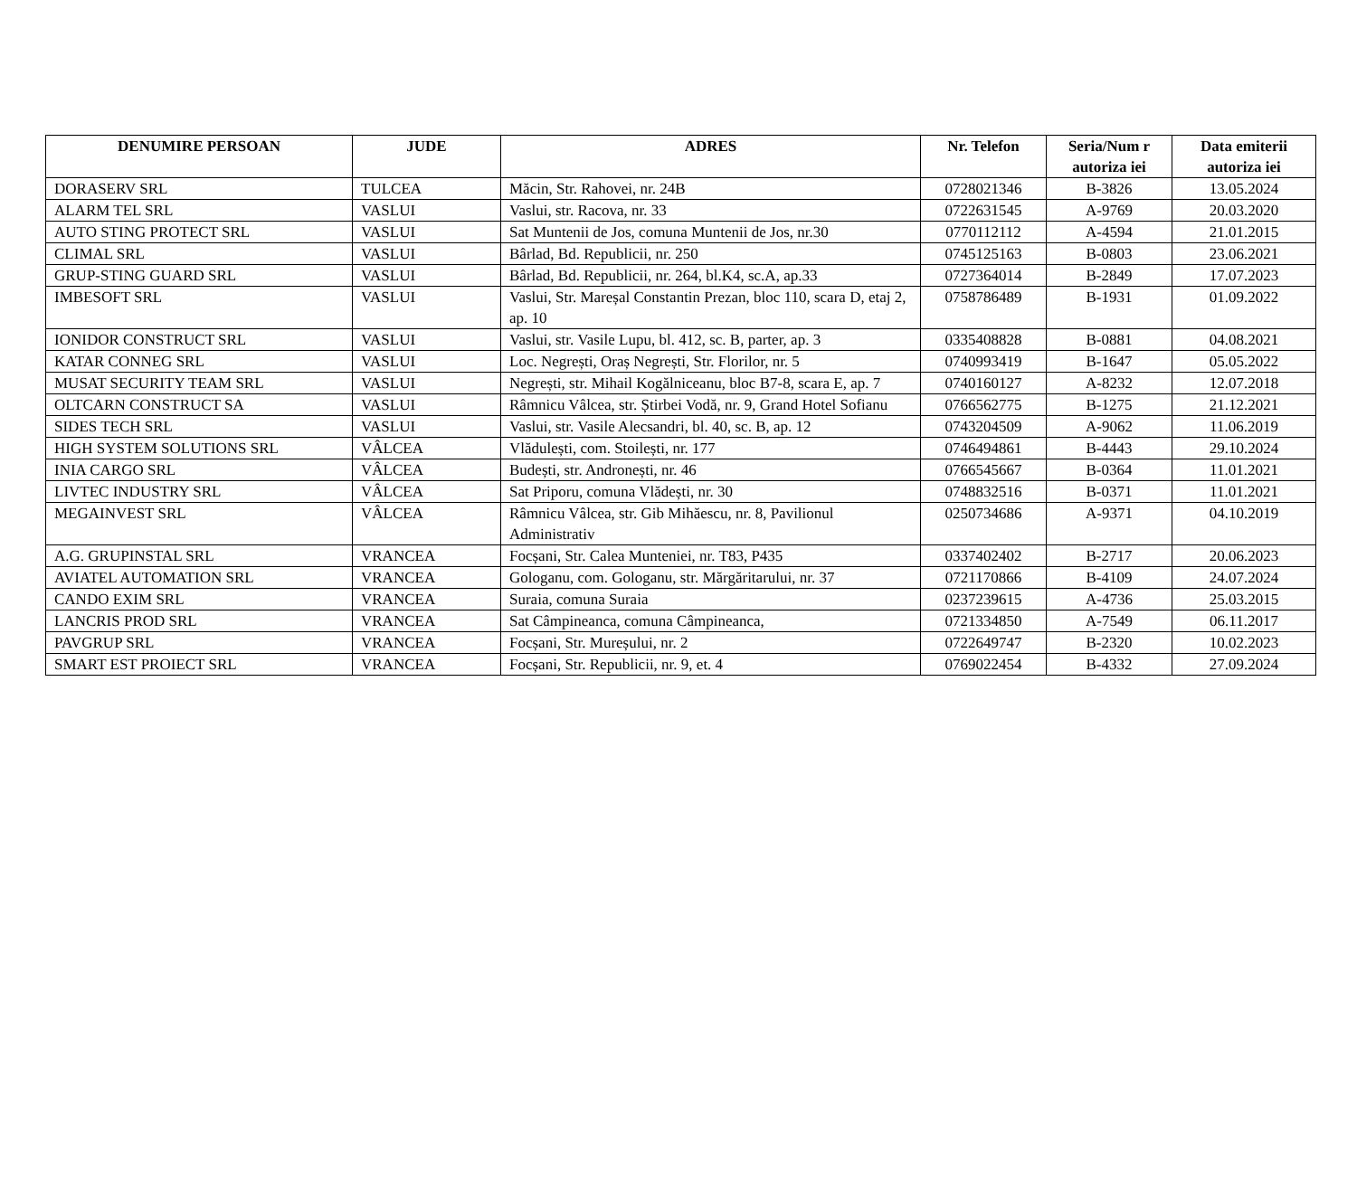| DENUMIRE PERSOAN | JUDE | ADRES | Nr. Telefon | Seria/Num r autoriza iei | Data emiterii autoriza iei |
| --- | --- | --- | --- | --- | --- |
| DORASERV SRL | TULCEA | Măcin, Str. Rahovei, nr. 24B | 0728021346 | B-3826 | 13.05.2024 |
| ALARM TEL SRL | VASLUI | Vaslui, str. Racova, nr. 33 | 0722631545 | A-9769 | 20.03.2020 |
| AUTO STING PROTECT SRL | VASLUI | Sat Muntenii de Jos, comuna Muntenii de Jos, nr.30 | 0770112112 | A-4594 | 21.01.2015 |
| CLIMAL SRL | VASLUI | Bârlad, Bd. Republicii, nr. 250 | 0745125163 | B-0803 | 23.06.2021 |
| GRUP-STING GUARD SRL | VASLUI | Bârlad, Bd. Republicii, nr. 264, bl.K4, sc.A, ap.33 | 0727364014 | B-2849 | 17.07.2023 |
| IMBESOFT SRL | VASLUI | Vaslui, Str. Mareșal Constantin Prezan, bloc 110, scara D, etaj 2, ap. 10 | 0758786489 | B-1931 | 01.09.2022 |
| IONIDOR CONSTRUCT SRL | VASLUI | Vaslui, str. Vasile Lupu, bl. 412, sc. B, parter, ap. 3 | 0335408828 | B-0881 | 04.08.2021 |
| KATAR CONNEG SRL | VASLUI | Loc. Negrești, Oraș Negrești, Str. Florilor, nr. 5 | 0740993419 | B-1647 | 05.05.2022 |
| MUSAT SECURITY TEAM SRL | VASLUI | Negrești, str. Mihail Kogălniceanu, bloc B7-8, scara E, ap. 7 | 0740160127 | A-8232 | 12.07.2018 |
| OLTCARN CONSTRUCT SA | VASLUI | Râmnicu Vâlcea, str. Știrbei Vodă, nr. 9, Grand Hotel Sofianu | 0766562775 | B-1275 | 21.12.2021 |
| SIDES TECH SRL | VASLUI | Vaslui, str. Vasile Alecsandri, bl. 40, sc. B, ap. 12 | 0743204509 | A-9062 | 11.06.2019 |
| HIGH SYSTEM SOLUTIONS SRL | VÂLCEA | Vlădulești, com. Stoilești, nr. 177 | 0746494861 | B-4443 | 29.10.2024 |
| INIA CARGO SRL | VÂLCEA | Budești, str. Andronești, nr. 46 | 0766545667 | B-0364 | 11.01.2021 |
| LIVTEC INDUSTRY SRL | VÂLCEA | Sat Priporu, comuna Vlădești, nr. 30 | 0748832516 | B-0371 | 11.01.2021 |
| MEGAINVEST SRL | VÂLCEA | Râmnicu Vâlcea, str. Gib Mihăescu, nr. 8, Pavilionul Administrativ | 0250734686 | A-9371 | 04.10.2019 |
| A.G. GRUPINSTAL SRL | VRANCEA | Focșani, Str. Calea Munteniei, nr. T83, P435 | 0337402402 | B-2717 | 20.06.2023 |
| AVIATEL AUTOMATION SRL | VRANCEA | Gologanu, com. Gologanu, str. Mărgăritarului, nr. 37 | 0721170866 | B-4109 | 24.07.2024 |
| CANDO EXIM SRL | VRANCEA | Suraia, comuna Suraia | 0237239615 | A-4736 | 25.03.2015 |
| LANCRIS PROD SRL | VRANCEA | Sat Câmpineanca, comuna Câmpineanca, | 0721334850 | A-7549 | 06.11.2017 |
| PAVGRUP SRL | VRANCEA | Focșani, Str. Mureșului, nr. 2 | 0722649747 | B-2320 | 10.02.2023 |
| SMART EST PROIECT SRL | VRANCEA | Focșani, Str. Republicii, nr. 9, et. 4 | 0769022454 | B-4332 | 27.09.2024 |